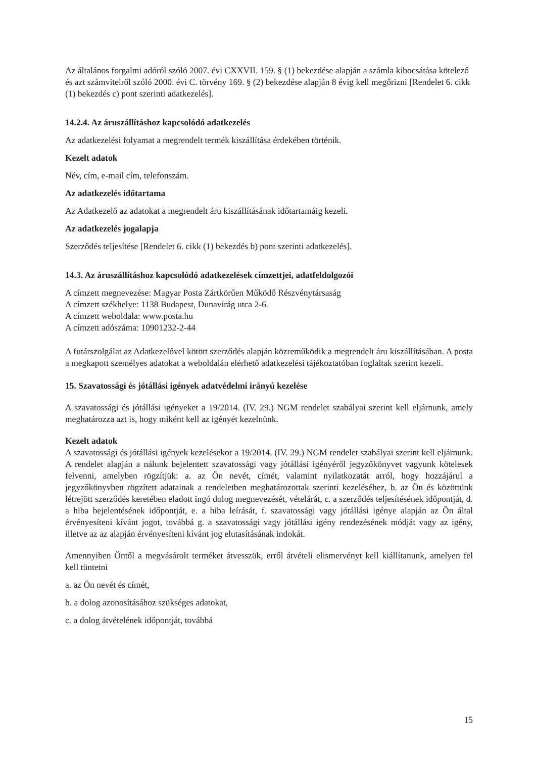Az általános forgalmi adóról szóló 2007. évi CXXVII. 159. § (1) bekezdése alapján a számla kibocsátása kötelező és azt számvitelről szóló 2000. évi C. törvény 169. § (2) bekezdése alapján 8 évig kell megőrizni [Rendelet 6. cikk (1) bekezdés c) pont szerinti adatkezelés].
14.2.4. Az áruszállításhoz kapcsolódó adatkezelés
Az adatkezelési folyamat a megrendelt termék kiszállítása érdekében történik.
Kezelt adatok
Név, cím, e-mail cím, telefonszám.
Az adatkezelés időtartama
Az Adatkezelő az adatokat a megrendelt áru kiszállításának időtartamáig kezeli.
Az adatkezelés jogalapja
Szerződés teljesítése [Rendelet 6. cikk (1) bekezdés b) pont szerinti adatkezelés].
14.3. Az áruszállításhoz kapcsolódó adatkezelések címzettjei, adatfeldolgozói
A címzett megnevezése: Magyar Posta Zártkörűen Működő Részvénytársaság
A címzett székhelye: 1138 Budapest, Dunavirág utca 2-6.
A címzett weboldala: www.posta.hu
A címzett adószáma: 10901232-2-44
A futárszolgálat az Adatkezelővel kötött szerződés alapján közreműködik a megrendelt áru kiszállításában. A posta a megkapott személyes adatokat a weboldalán elérhető adatkezelési tájékoztatóban foglaltak szerint kezeli.
15. Szavatossági és jótállási igények adatvédelmi irányú kezelése
A szavatossági és jótállási igényeket a 19/2014. (IV. 29.) NGM rendelet szabályai szerint kell eljárnunk, amely meghatározza azt is, hogy miként kell az igényét kezelnünk.
Kezelt adatok
A szavatossági és jótállási igények kezelésekor a 19/2014. (IV. 29.) NGM rendelet szabályai szerint kell eljárnunk. A rendelet alapján a nálunk bejelentett szavatossági vagy jótállási igényéről jegyzőkönyvet vagyunk kötelesek felvenni, amelyben rögzítjük: a. az Ön nevét, címét, valamint nyilatkozatát arról, hogy hozzájárul a jegyzőkönyvben rögzített adatainak a rendeletben meghatározottak szerinti kezeléséhez, b. az Ön és közöttünk létrejött szerződés keretében eladott ingó dolog megnevezését, vételárát, c. a szerződés teljesítésének időpontját, d. a hiba bejelentésének időpontját, e. a hiba leírását, f. szavatossági vagy jótállási igénye alapján az Ön által érvényesíteni kívánt jogot, továbbá g. a szavatossági vagy jótállási igény rendezésének módját vagy az igény, illetve az az alapján érvényesíteni kívánt jog elutasításának indokát.
Amennyiben Öntől a megvásárolt terméket átvesszük, erről átvételi elismervényt kell kiállítanunk, amelyen fel kell tüntetni
a. az Ön nevét és címét,
b. a dolog azonosításához szükséges adatokat,
c. a dolog átvételének időpontját, továbbá
15